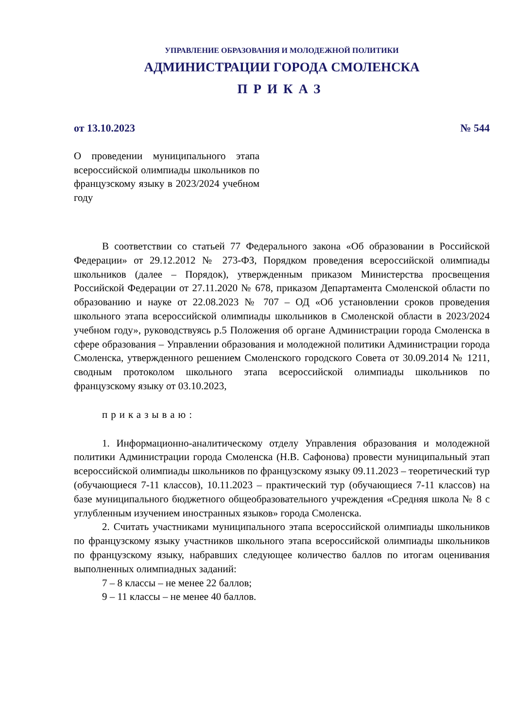УПРАВЛЕНИЕ ОБРАЗОВАНИЯ И МОЛОДЕЖНОЙ ПОЛИТИКИ
АДМИНИСТРАЦИИ ГОРОДА СМОЛЕНСКА
ПРИКАЗ
от 13.10.2023 № 544
О проведении муниципального этапа всероссийской олимпиады школьников по французскому языку в 2023/2024 учебном году
В соответствии со статьей 77 Федерального закона «Об образовании в Российской Федерации» от 29.12.2012 № 273-ФЗ, Порядком проведения всероссийской олимпиады школьников (далее – Порядок), утвержденным приказом Министерства просвещения Российской Федерации от 27.11.2020 № 678, приказом Департамента Смоленской области по образованию и науке от 22.08.2023 № 707 – ОД «Об установлении сроков проведения школьного этапа всероссийской олимпиады школьников в Смоленской области в 2023/2024 учебном году», руководствуясь р.5 Положения об органе Администрации города Смоленска в сфере образования – Управлении образования и молодежной политики Администрации города Смоленска, утвержденного решением Смоленского городского Совета от 30.09.2014 № 1211, сводным протоколом школьного этапа всероссийской олимпиады школьников по французскому языку от 03.10.2023,
приказываю:
1. Информационно-аналитическому отделу Управления образования и молодежной политики Администрации города Смоленска (Н.В. Сафонова) провести муниципальный этап всероссийской олимпиады школьников по французскому языку 09.11.2023 – теоретический тур (обучающиеся 7-11 классов), 10.11.2023 – практический тур (обучающиеся 7-11 классов) на базе муниципального бюджетного общеобразовательного учреждения «Средняя школа № 8 с углубленным изучением иностранных языков» города Смоленска.
2. Считать участниками муниципального этапа всероссийской олимпиады школьников по французскому языку участников школьного этапа всероссийской олимпиады школьников по французскому языку, набравших следующее количество баллов по итогам оценивания выполненных олимпиадных заданий:
7 – 8 классы – не менее 22 баллов;
9 – 11 классы – не менее 40 баллов.